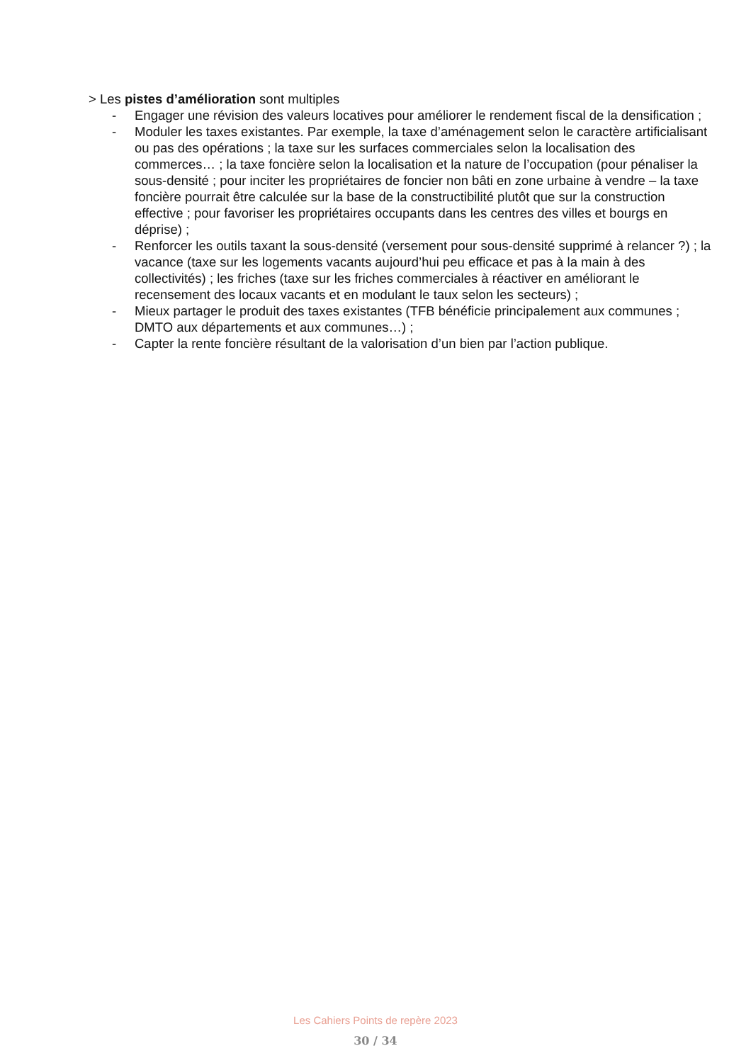> Les pistes d’amélioration sont multiples
- Engager une révision des valeurs locatives pour améliorer le rendement fiscal de la densification ;
- Moduler les taxes existantes. Par exemple, la taxe d’aménagement selon le caractère artificialisant ou pas des opérations ; la taxe sur les surfaces commerciales selon la localisation des commerces… ; la taxe foncière selon la localisation et la nature de l’occupation (pour pénaliser la sous-densité ; pour inciter les propriétaires de foncier non bâti en zone urbaine à vendre – la taxe foncière pourrait être calculée sur la base de la constructibilité plutôt que sur la construction effective ; pour favoriser les propriétaires occupants dans les centres des villes et bourgs en déprise) ;
- Renforcer les outils taxant la sous-densité (versement pour sous-densité supprimé à relancer ?) ; la vacance (taxe sur les logements vacants aujourd’hui peu efficace et pas à la main à des collectivités) ; les friches (taxe sur les friches commerciales à réactiver en améliorant le recensement des locaux vacants et en modulant le taux selon les secteurs) ;
- Mieux partager le produit des taxes existantes (TFB bénéficie principalement aux communes ; DMTO aux départements et aux communes…) ;
- Capter la rente foncière résultant de la valorisation d’un bien par l’action publique.
Les Cahiers Points de repère 2023
30 / 34